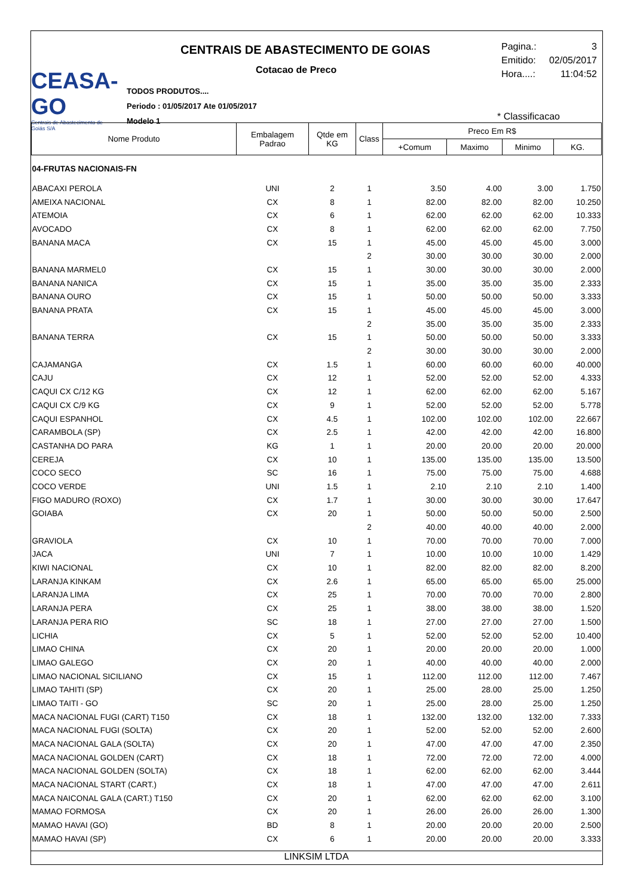CEASA-GO
Centrais de Abastecimento de Goiás S/A
CENTRAIS DE ABASTECIMENTO DE GOIAS
Cotacao de Preco
TODOS PRODUTOS....
Periodo : 01/05/2017 Ate 01/05/2017
Modelo 1
Pagina.: 3
Emitido: 02/05/2017
Hora....: 11:04:52
* Classificacao
| Nome Produto | Embalagem Padrao | Qtde em KG | Class | Preco Em R$ | | | |
| --- | --- | --- | --- | --- | --- | --- | --- |
| | | | | +Comum | Maximo | Minimo | KG. |
| 04-FRUTAS NACIONAIS-FN | | | | | | | |
| ABACAXI PEROLA | UNI | 2 | 1 | 3.50 | 4.00 | 3.00 | 1.750 |
| AMEIXA NACIONAL | CX | 8 | 1 | 82.00 | 82.00 | 82.00 | 10.250 |
| ATEMOIA | CX | 6 | 1 | 62.00 | 62.00 | 62.00 | 10.333 |
| AVOCADO | CX | 8 | 1 | 62.00 | 62.00 | 62.00 | 7.750 |
| BANANA MACA | CX | 15 | 1 | 45.00 | 45.00 | 45.00 | 3.000 |
| | | | 2 | 30.00 | 30.00 | 30.00 | 2.000 |
| BANANA MARMEL0 | CX | 15 | 1 | 30.00 | 30.00 | 30.00 | 2.000 |
| BANANA NANICA | CX | 15 | 1 | 35.00 | 35.00 | 35.00 | 2.333 |
| BANANA OURO | CX | 15 | 1 | 50.00 | 50.00 | 50.00 | 3.333 |
| BANANA PRATA | CX | 15 | 1 | 45.00 | 45.00 | 45.00 | 3.000 |
| | | | 2 | 35.00 | 35.00 | 35.00 | 2.333 |
| BANANA TERRA | CX | 15 | 1 | 50.00 | 50.00 | 50.00 | 3.333 |
| | | | 2 | 30.00 | 30.00 | 30.00 | 2.000 |
| CAJAMANGA | CX | 1.5 | 1 | 60.00 | 60.00 | 60.00 | 40.000 |
| CAJU | CX | 12 | 1 | 52.00 | 52.00 | 52.00 | 4.333 |
| CAQUI CX C/12 KG | CX | 12 | 1 | 62.00 | 62.00 | 62.00 | 5.167 |
| CAQUI CX C/9 KG | CX | 9 | 1 | 52.00 | 52.00 | 52.00 | 5.778 |
| CAQUI ESPANHOL | CX | 4.5 | 1 | 102.00 | 102.00 | 102.00 | 22.667 |
| CARAMBOLA (SP) | CX | 2.5 | 1 | 42.00 | 42.00 | 42.00 | 16.800 |
| CASTANHA DO PARA | KG | 1 | 1 | 20.00 | 20.00 | 20.00 | 20.000 |
| CEREJA | CX | 10 | 1 | 135.00 | 135.00 | 135.00 | 13.500 |
| COCO SECO | SC | 16 | 1 | 75.00 | 75.00 | 75.00 | 4.688 |
| COCO VERDE | UNI | 1.5 | 1 | 2.10 | 2.10 | 2.10 | 1.400 |
| FIGO MADURO (ROXO) | CX | 1.7 | 1 | 30.00 | 30.00 | 30.00 | 17.647 |
| GOIABA | CX | 20 | 1 | 50.00 | 50.00 | 50.00 | 2.500 |
| | | | 2 | 40.00 | 40.00 | 40.00 | 2.000 |
| GRAVIOLA | CX | 10 | 1 | 70.00 | 70.00 | 70.00 | 7.000 |
| JACA | UNI | 7 | 1 | 10.00 | 10.00 | 10.00 | 1.429 |
| KIWI NACIONAL | CX | 10 | 1 | 82.00 | 82.00 | 82.00 | 8.200 |
| LARANJA KINKAM | CX | 2.6 | 1 | 65.00 | 65.00 | 65.00 | 25.000 |
| LARANJA LIMA | CX | 25 | 1 | 70.00 | 70.00 | 70.00 | 2.800 |
| LARANJA PERA | CX | 25 | 1 | 38.00 | 38.00 | 38.00 | 1.520 |
| LARANJA PERA RIO | SC | 18 | 1 | 27.00 | 27.00 | 27.00 | 1.500 |
| LICHIA | CX | 5 | 1 | 52.00 | 52.00 | 52.00 | 10.400 |
| LIMAO CHINA | CX | 20 | 1 | 20.00 | 20.00 | 20.00 | 1.000 |
| LIMAO GALEGO | CX | 20 | 1 | 40.00 | 40.00 | 40.00 | 2.000 |
| LIMAO NACIONAL SICILIANO | CX | 15 | 1 | 112.00 | 112.00 | 112.00 | 7.467 |
| LIMAO TAHITI (SP) | CX | 20 | 1 | 25.00 | 28.00 | 25.00 | 1.250 |
| LIMAO TAITI - GO | SC | 20 | 1 | 25.00 | 28.00 | 25.00 | 1.250 |
| MACA NACIONAL FUGI (CART) T150 | CX | 18 | 1 | 132.00 | 132.00 | 132.00 | 7.333 |
| MACA NACIONAL FUGI (SOLTA) | CX | 20 | 1 | 52.00 | 52.00 | 52.00 | 2.600 |
| MACA NACIONAL GALA (SOLTA) | CX | 20 | 1 | 47.00 | 47.00 | 47.00 | 2.350 |
| MACA NACIONAL GOLDEN (CART) | CX | 18 | 1 | 72.00 | 72.00 | 72.00 | 4.000 |
| MACA NACIONAL GOLDEN (SOLTA) | CX | 18 | 1 | 62.00 | 62.00 | 62.00 | 3.444 |
| MACA NACIONAL START (CART.) | CX | 18 | 1 | 47.00 | 47.00 | 47.00 | 2.611 |
| MACA NAICONAL GALA (CART.) T150 | CX | 20 | 1 | 62.00 | 62.00 | 62.00 | 3.100 |
| MAMAO FORMOSA | CX | 20 | 1 | 26.00 | 26.00 | 26.00 | 1.300 |
| MAMAO HAVAI (GO) | BD | 8 | 1 | 20.00 | 20.00 | 20.00 | 2.500 |
| MAMAO HAVAI (SP) | CX | 6 | 1 | 20.00 | 20.00 | 20.00 | 3.333 |
LINKSIM LTDA